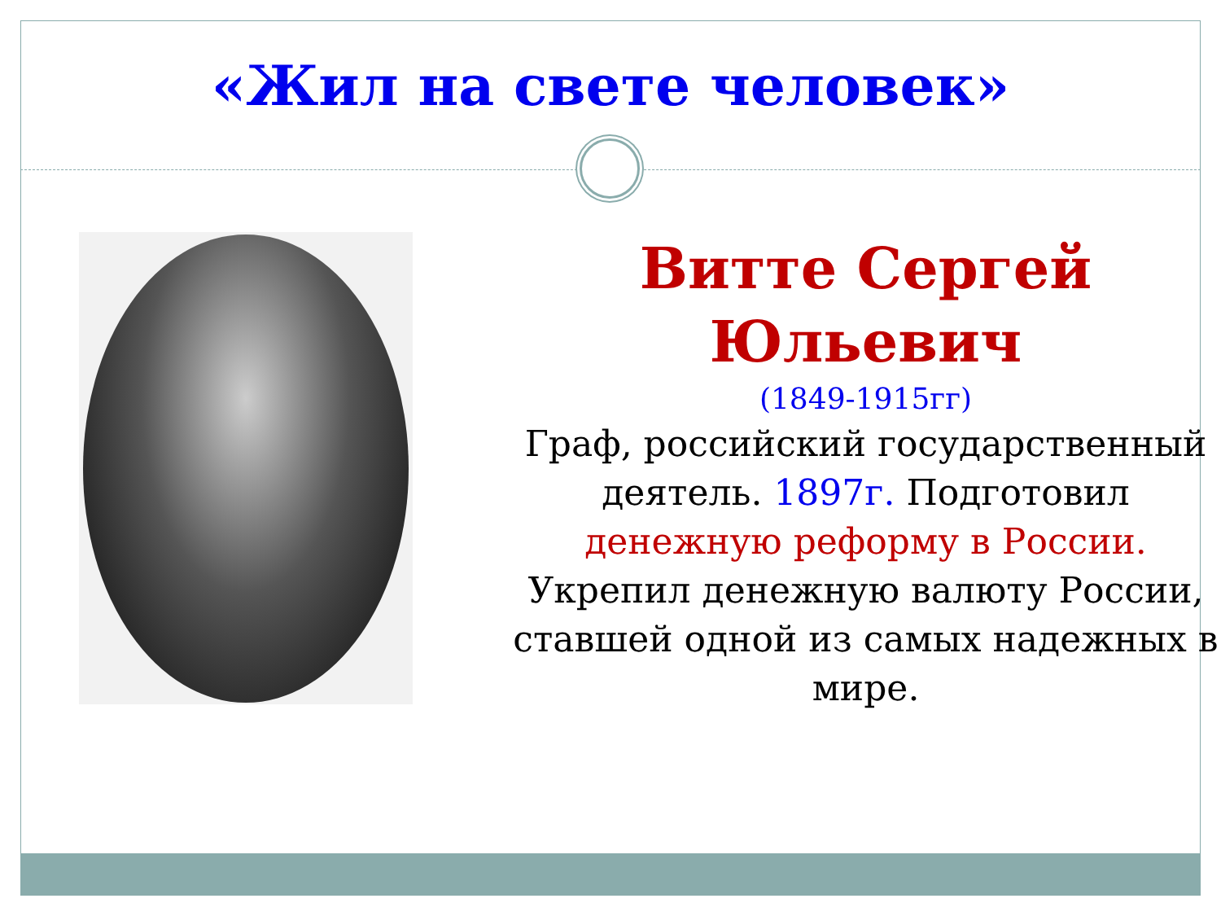«Жил на свете человек»
Витте Сергей Юльевич
(1849-1915гг)
Граф, российский государственный деятель. 1897г. Подготовил денежную реформу в России. Укрепил денежную валюту России, ставшей одной из самых надежных в мире.